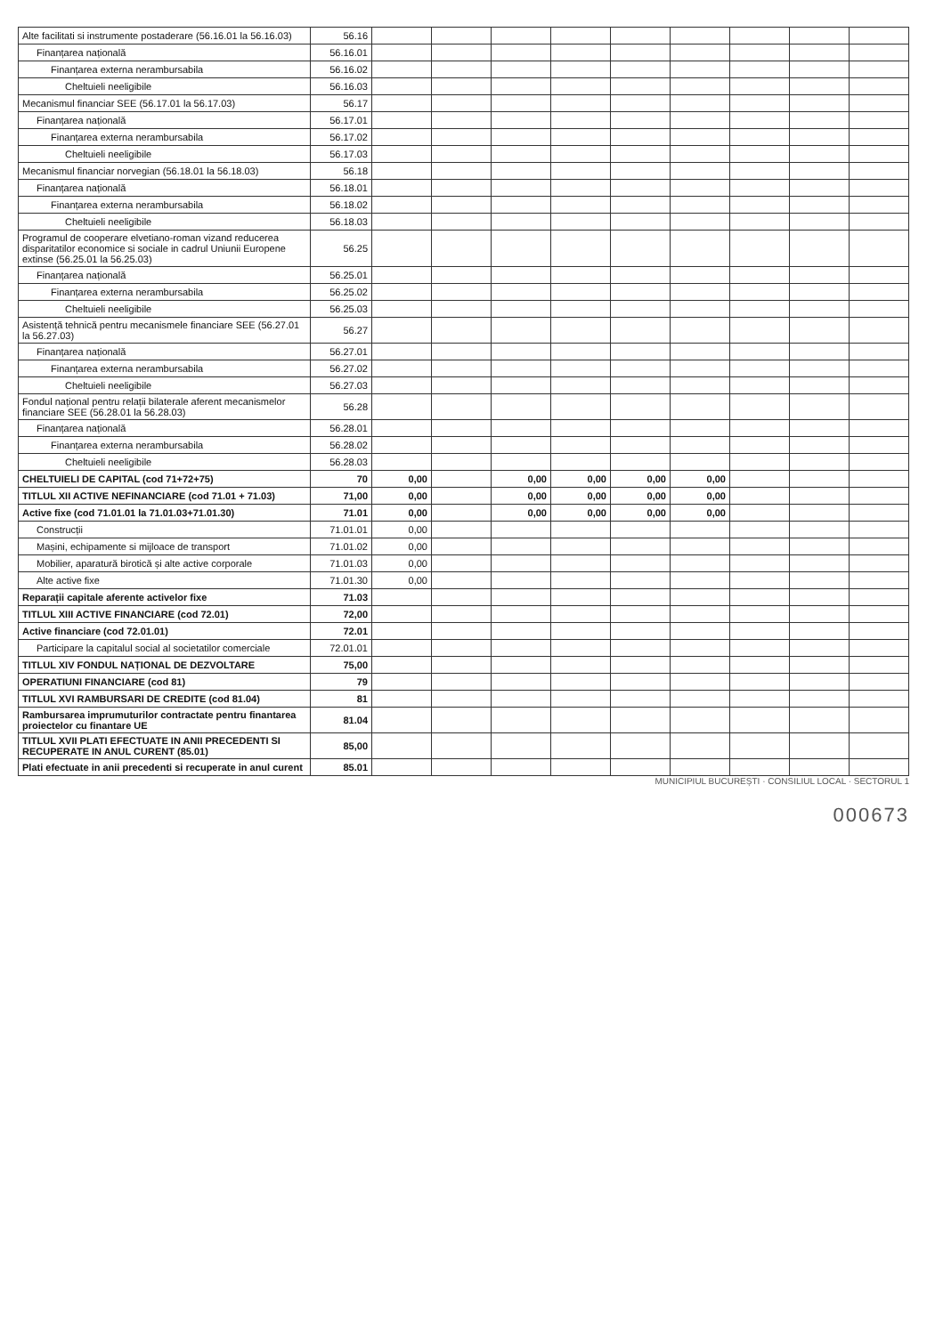| Alte facilitati si instrumente postaderare (56.16.01 la 56.16.03) | 56.16 | | | | | | | | | |
| Finanțarea națională | 56.16.01 | | | | | | | | | |
| Finanțarea externa nerambursabila | 56.16.02 | | | | | | | | | |
| Cheltuieli neeligibile | 56.16.03 | | | | | | | | | |
| Mecanismul financiar SEE (56.17.01 la 56.17.03) | 56.17 | | | | | | | | | |
| Finanțarea națională | 56.17.01 | | | | | | | | | |
| Finanțarea externa nerambursabila | 56.17.02 | | | | | | | | | |
| Cheltuieli neeligibile | 56.17.03 | | | | | | | | | |
| Mecanismul financiar norvegian (56.18.01 la 56.18.03) | 56.18 | | | | | | | | | |
| Finanțarea națională | 56.18.01 | | | | | | | | | |
| Finanțarea externa nerambursabila | 56.18.02 | | | | | | | | | |
| Cheltuieli neeligibile | 56.18.03 | | | | | | | | | |
| Programul de cooperare elvetiano-roman vizand reducerea disparitatilor economice si sociale in cadrul Uniunii Europene extinse (56.25.01 la 56.25.03) | 56.25 | | | | | | | | | |
| Finanțarea națională | 56.25.01 | | | | | | | | | |
| Finanțarea externa nerambursabila | 56.25.02 | | | | | | | | | |
| Cheltuieli neeligibile | 56.25.03 | | | | | | | | | |
| Asistență tehnică pentru mecanismele financiare SEE (56.27.01 la 56.27.03) | 56.27 | | | | | | | | | |
| Finanțarea națională | 56.27.01 | | | | | | | | | |
| Finanțarea externa nerambursabila | 56.27.02 | | | | | | | | | |
| Cheltuieli neeligibile | 56.27.03 | | | | | | | | | |
| Fondul național pentru relații bilaterale aferent mecanismelor financiare SEE (56.28.01 la 56.28.03) | 56.28 | | | | | | | | | |
| Finanțarea națională | 56.28.01 | | | | | | | | | |
| Finanțarea externa nerambursabila | 56.28.02 | | | | | | | | | |
| Cheltuieli neeligibile | 56.28.03 | | | | | | | | | |
| CHELTUIELI DE CAPITAL (cod 71+72+75) | 70 | 0,00 | | 0,00 | 0,00 | 0,00 | 0,00 | | | |
| TITLUL XII ACTIVE NEFINANCIARE (cod 71.01 + 71.03) | 71,00 | 0,00 | | 0,00 | 0,00 | 0,00 | 0,00 | | | |
| Active fixe (cod 71.01.01 la 71.01.03+71.01.30) | 71.01 | 0,00 | | 0,00 | 0,00 | 0,00 | 0,00 | | | |
| Construcții | 71.01.01 | 0,00 | | | | | | | | |
| Mașini, echipamente si mijloace de transport | 71.01.02 | 0,00 | | | | | | | | |
| Mobilier, aparatură birotică și alte active corporale | 71.01.03 | 0,00 | | | | | | | | |
| Alte active fixe | 71.01.30 | 0,00 | | | | | | | | |
| Reparații capitale aferente activelor fixe | 71.03 | | | | | | | | | |
| TITLUL XIII ACTIVE FINANCIARE (cod 72.01) | 72,00 | | | | | | | | | |
| Active financiare (cod 72.01.01) | 72.01 | | | | | | | | | |
| Participare la capitalul social al societatilor comerciale | 72.01.01 | | | | | | | | | |
| TITLUL XIV FONDUL NAȚIONAL DE DEZVOLTARE | 75,00 | | | | | | | | | |
| OPERATIUNI FINANCIARE (cod 81) | 79 | | | | | | | | | |
| TITLUL XVI RAMBURSARI DE CREDITE (cod 81.04) | 81 | | | | | | | | | |
| Rambursarea imprumuturilor contractate pentru finantarea proiectelor cu finantare UE | 81.04 | | | | | | | | | |
| TITLUL XVII PLATI EFECTUATE IN ANII PRECEDENTI SI RECUPERATE IN ANUL CURENT (85.01) | 85,00 | | | | | | | | | |
| Plati efectuate in anii precedenti si recuperate in anul curent | 85.01 | | | | | | | | | |
MUNICIPIUL BUCUREȘTI · CONSILIUL LOCAL · SECTORUL 1
000673